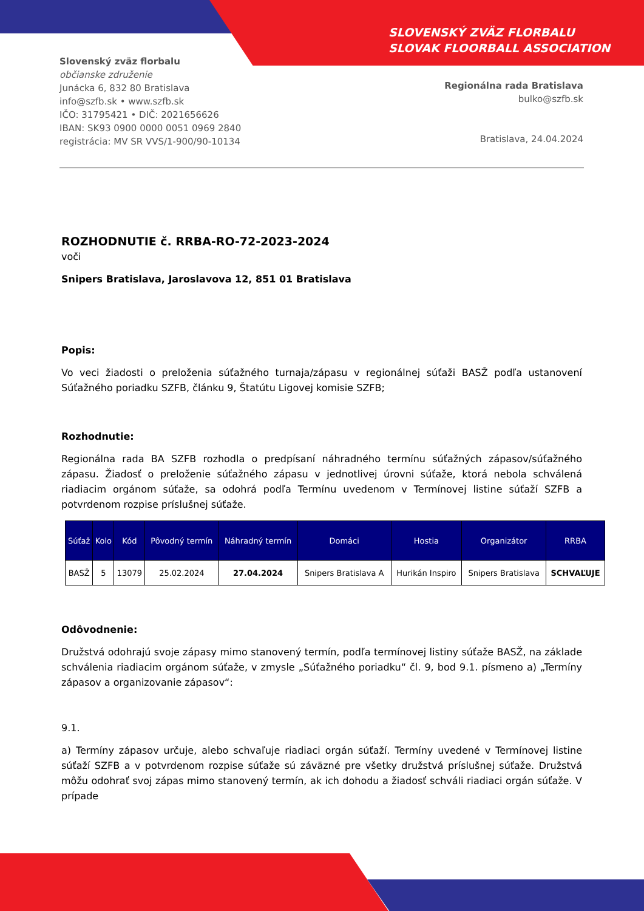SLOVENSKÝ ZVÄZ FLORBALU
SLOVAK FLOORBALL ASSOCIATION
Slovenský zväz florbalu
občianske združenie
Junácka 6, 832 80 Bratislava
info@szfb.sk • www.szfb.sk
IČO: 31795421 • DIČ: 2021656626
IBAN: SK93 0900 0000 0051 0969 2840
registrácia: MV SR VVS/1-900/90-10134
Regionálna rada Bratislava
bulko@szfb.sk
Bratislava, 24.04.2024
ROZHODNUTIE č. RRBA-RO-72-2023-2024
voči
Snipers Bratislava, Jaroslavova 12, 851 01 Bratislava
Popis:
Vo veci žiadosti o preloženia súťažného turnaja/zápasu v regionálnej súťaži BASŽ podľa ustanovení Súťažného poriadku SZFB, článku 9, Štatútu Ligovej komisie SZFB;
Rozhodnutie:
Regionálna rada BA SZFB rozhodla o predpísaní náhradného termínu súťažných zápasov/súťažného zápasu. Žiadosť o preloženie súťažného zápasu v jednotlivej úrovni súťaže, ktorá nebola schválená riadiacim orgánom súťaže, sa odohrá podľa Termínu uvedenom v Termínovej listine súťaží SZFB a potvrdenom rozpise príslušnej súťaže.
| Súťaž | Kolo | Kód | Pôvodný termín | Náhradný termín | Domáci | Hostia | Organizátor | RRBA |
| --- | --- | --- | --- | --- | --- | --- | --- | --- |
| BASŽ | 5 | 13079 | 25.02.2024 | 27.04.2024 | Snipers Bratislava A | Hurikán Inspiro | Snipers Bratislava | SCHVAĽUJE |
Odôvodnenie:
Družstvá odohrajú svoje zápasy mimo stanovený termín, podľa termínovej listiny súťaže BASŽ, na základe schválenia riadiacim orgánom súťaže, v zmysle „Súťažného poriadku“ čl. 9, bod 9.1. písmeno a) „Termíny zápasov a organizovanie zápasov“:
9.1.
a) Termíny zápasov určuje, alebo schvaľuje riadiaci orgán súťaží. Termíny uvedené v Termínovej listine súťaží SZFB a v potvrdenom rozpise súťaže sú záväzné pre všetky družstvá príslušnej súťaže. Družstvá môžu odohrať svoj zápas mimo stanovený termín, ak ich dohodu a žiadosť schváli riadiaci orgán súťaže. V prípade